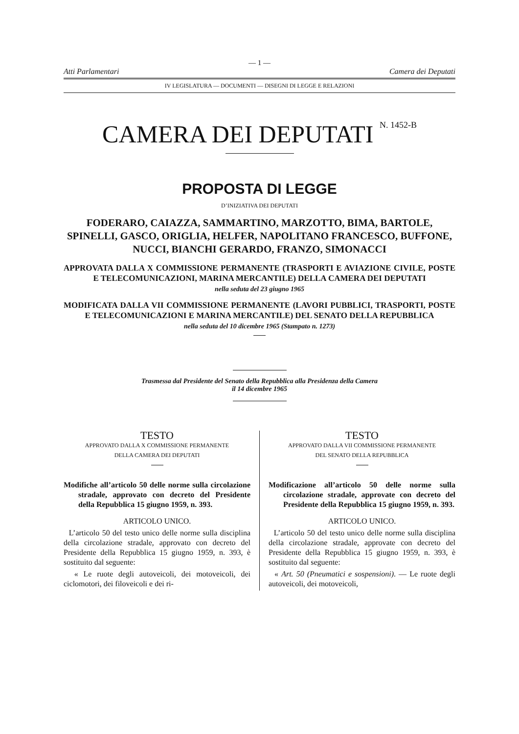— 1 —
Atti Parlamentari Camera dei Deputati
IV LEGISLATURA — DOCUMENTI — DISEGNI DI LEGGE E RELAZIONI
CAMERA DEI DEPUTATI <sup>N. 1452-B</sup>
PROPOSTA DI LEGGE
D’INIZIATIVA DEI DEPUTATI
FODERARO, CAIAZZA, SAMMARTINO, MARZOTTO, BIMA, BARTOLE, SPINELLI, GASCO, ORIGLIA, HELFER, NAPOLITANO FRANCESCO, BUFFONE, NUCCI, BIANCHI GERARDO, FRANZO, SIMONACCI
APPROVATA DALLA X COMMISSIONE PERMANENTE (TRASPORTI E AVIAZIONE CIVILE, POSTE E TELECOMUNICAZIONI, MARINA MERCANTILE) DELLA CAMERA DEI DEPUTATI
nella seduta del 23 giugno 1965
MODIFICATA DALLA VII COMMISSIONE PERMANENTE (LAVORI PUBBLICI, TRASPORTI, POSTE E TELECOMUNICAZIONI E MARINA MERCANTILE) DEL SENATO DELLA REPUBBLICA
nella seduta del 10 dicembre 1965 (Stampato n. 1273)
Trasmessa dal Presidente del Senato della Repubblica alla Presidenza della Camera
il 14 dicembre 1965
TESTO
APPROVATO DALLA X COMMISSIONE PERMANENTE
DELLA CAMERA DEI DEPUTATI
Modifiche all’articolo 50 delle norme sulla circolazione stradale, approvato con decreto del Presidente della Repubblica 15 giugno 1959, n. 393.
ARTICOLO UNICO.
L’articolo 50 del testo unico delle norme sulla disciplina della circolazione stradale, approvato con decreto del Presidente della Repubblica 15 giugno 1959, n. 393, è sostituito dal seguente:
« Le ruote degli autoveicoli, dei motoveicoli, dei ciclomotori, dei filoveicoli e dei ri-
TESTO
APPROVATO DALLA VII COMMISSIONE PERMANENTE
DEL SENATO DELLA REPUBBLICA
Modificazione all’articolo 50 delle norme sulla circolazione stradale, approvate con decreto del Presidente della Repubblica 15 giugno 1959, n. 393.
ARTICOLO UNICO.
L’articolo 50 del testo unico delle norme sulla disciplina della circolazione stradale, approvate con decreto del Presidente della Repubblica 15 giugno 1959, n. 393, è sostituito dal seguente:
« Art. 50 (Pneumatici e sospensioni). — Le ruote degli autoveicoli, dei motoveicoli,